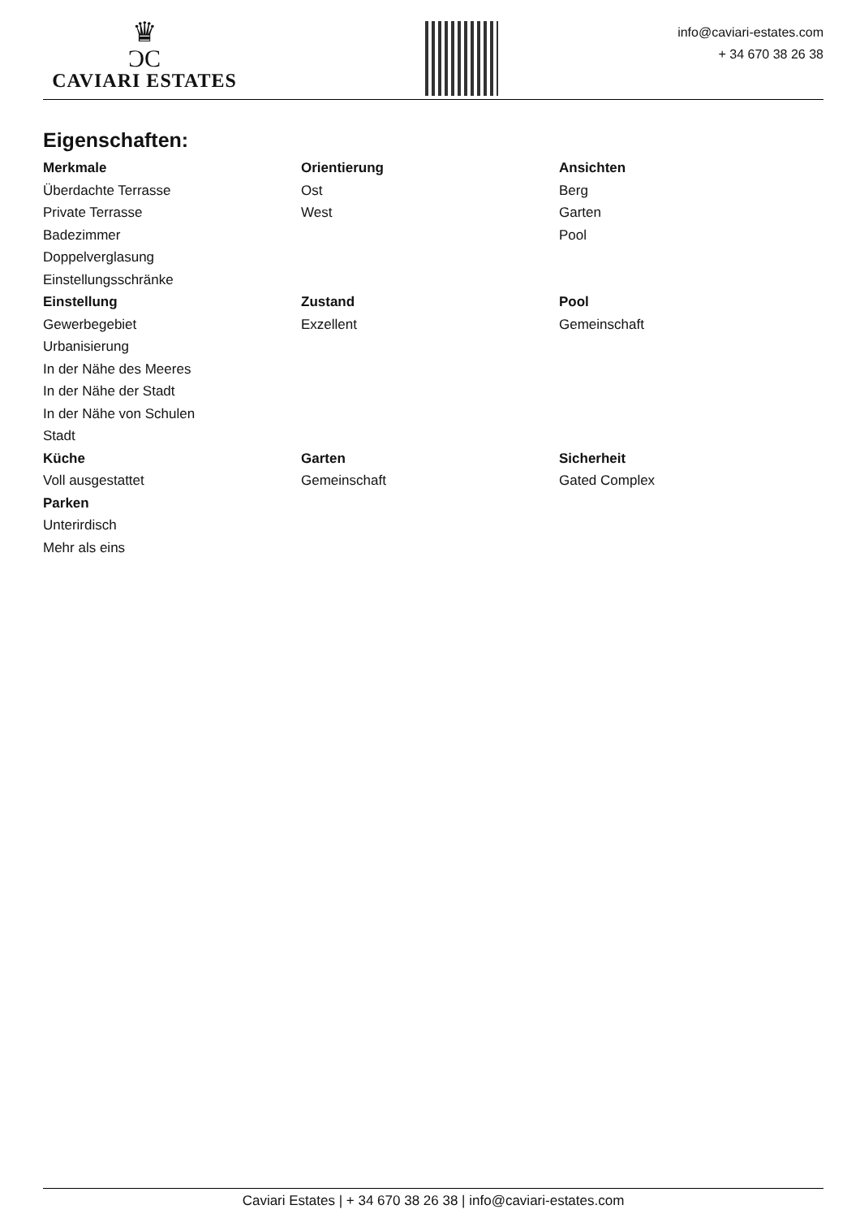♛
ƆC
CAVIARI ESTATES
info@caviari-estates.com
+ 34 670 38 26 38
Eigenschaften:
Merkmale
Überdachte Terrasse
Private Terrasse
Badezimmer
Doppelverglasung
Einstellungsschränke
Orientierung
Ost
West
Ansichten
Berg
Garten
Pool
Einstellung
Gewerbegebiet
Urbanisierung
In der Nähe des Meeres
In der Nähe der Stadt
In der Nähe von Schulen
Stadt
Zustand
Exzellent
Pool
Gemeinschaft
Küche
Voll ausgestattet
Garten
Gemeinschaft
Sicherheit
Gated Complex
Parken
Unterirdisch
Mehr als eins
Caviari Estates | + 34 670 38 26 38 | info@caviari-estates.com